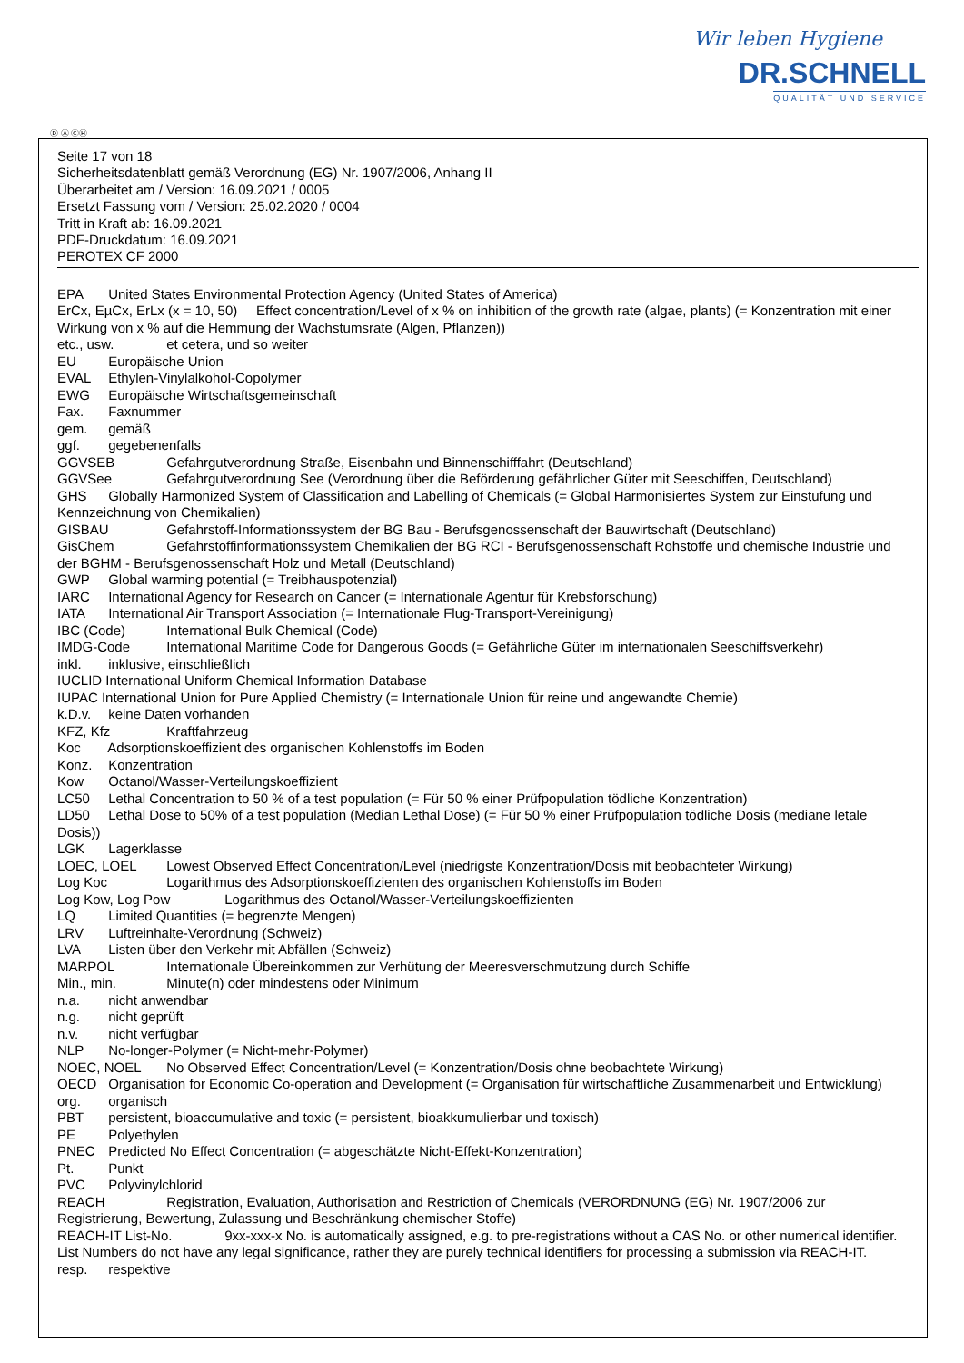Wir leben Hygiene
DR.SCHNELL
QUALITÄT UND SERVICE
Ⓓ Ⓐ ⒸⒽ
Seite 17 von 18
Sicherheitsdatenblatt gemäß Verordnung (EG) Nr. 1907/2006, Anhang II
Überarbeitet am / Version: 16.09.2021 / 0005
Ersetzt Fassung vom / Version: 25.02.2020 / 0004
Tritt in Kraft ab: 16.09.2021
PDF-Druckdatum: 16.09.2021
PEROTEX CF 2000
EPA United States Environmental Protection Agency (United States of America)
ErCx, EµCx, ErLx (x = 10, 50) Effect concentration/Level of x % on inhibition of the growth rate (algae, plants) (= Konzentration mit einer Wirkung von x % auf die Hemmung der Wachstumsrate (Algen, Pflanzen))
etc., usw. et cetera, und so weiter
EU Europäische Union
EVAL Ethylen-Vinylalkohol-Copolymer
EWG Europäische Wirtschaftsgemeinschaft
Fax. Faxnummer
gem. gemäß
ggf. gegebenenfalls
GGVSEB Gefahrgutverordnung Straße, Eisenbahn und Binnenschifffahrt (Deutschland)
GGVSee Gefahrgutverordnung See (Verordnung über die Beförderung gefährlicher Güter mit Seeschiffen, Deutschland)
GHS Globally Harmonized System of Classification and Labelling of Chemicals (= Global Harmonisiertes System zur Einstufung und Kennzeichnung von Chemikalien)
GISBAU Gefahrstoff-Informationssystem der BG Bau - Berufsgenossenschaft der Bauwirtschaft (Deutschland)
GisChem Gefahrstoffinformationssystem Chemikalien der BG RCI - Berufsgenossenschaft Rohstoffe und chemische Industrie und der BGHM - Berufsgenossenschaft Holz und Metall (Deutschland)
GWP Global warming potential (= Treibhauspotenzial)
IARC International Agency for Research on Cancer (= Internationale Agentur für Krebsforschung)
IATA International Air Transport Association (= Internationale Flug-Transport-Vereinigung)
IBC (Code) International Bulk Chemical (Code)
IMDG-Code International Maritime Code for Dangerous Goods (= Gefährliche Güter im internationalen Seeschiffsverkehr)
inkl. inklusive, einschließlich
IUCLID International Uniform Chemical Information Database
IUPAC International Union for Pure Applied Chemistry (= Internationale Union für reine und angewandte Chemie)
k.D.v. keine Daten vorhanden
KFZ, Kfz Kraftfahrzeug
Koc Adsorptionskoeffizient des organischen Kohlenstoffs im Boden
Konz. Konzentration
Kow Octanol/Wasser-Verteilungskoeffizient
LC50 Lethal Concentration to 50 % of a test population (= Für 50 % einer Prüfpopulation tödliche Konzentration)
LD50 Lethal Dose to 50% of a test population (Median Lethal Dose) (= Für 50 % einer Prüfpopulation tödliche Dosis (mediane letale Dosis))
LGK Lagerklasse
LOEC, LOEL Lowest Observed Effect Concentration/Level (niedrigste Konzentration/Dosis mit beobachteter Wirkung)
Log Koc Logarithmus des Adsorptionskoeffizienten des organischen Kohlenstoffs im Boden
Log Kow, Log Pow Logarithmus des Octanol/Wasser-Verteilungskoeffizienten
LQ Limited Quantities (= begrenzte Mengen)
LRV Luftreinhalte-Verordnung (Schweiz)
LVA Listen über den Verkehr mit Abfällen (Schweiz)
MARPOL Internationale Übereinkommen zur Verhütung der Meeresverschmutzung durch Schiffe
Min., min. Minute(n) oder mindestens oder Minimum
n.a. nicht anwendbar
n.g. nicht geprüft
n.v. nicht verfügbar
NLP No-longer-Polymer (= Nicht-mehr-Polymer)
NOEC, NOEL No Observed Effect Concentration/Level (= Konzentration/Dosis ohne beobachtete Wirkung)
OECD Organisation for Economic Co-operation and Development (= Organisation für wirtschaftliche Zusammenarbeit und Entwicklung)
org. organisch
PBT persistent, bioaccumulative and toxic (= persistent, bioakkumulierbar und toxisch)
PE Polyethylen
PNEC Predicted No Effect Concentration (= abgeschätzte Nicht-Effekt-Konzentration)
Pt. Punkt
PVC Polyvinylchlorid
REACH Registration, Evaluation, Authorisation and Restriction of Chemicals (VERORDNUNG (EG) Nr. 1907/2006 zur Registrierung, Bewertung, Zulassung und Beschränkung chemischer Stoffe)
REACH-IT List-No. 9xx-xxx-x No. is automatically assigned, e.g. to pre-registrations without a CAS No. or other numerical identifier. List Numbers do not have any legal significance, rather they are purely technical identifiers for processing a submission via REACH-IT.
resp. respektive